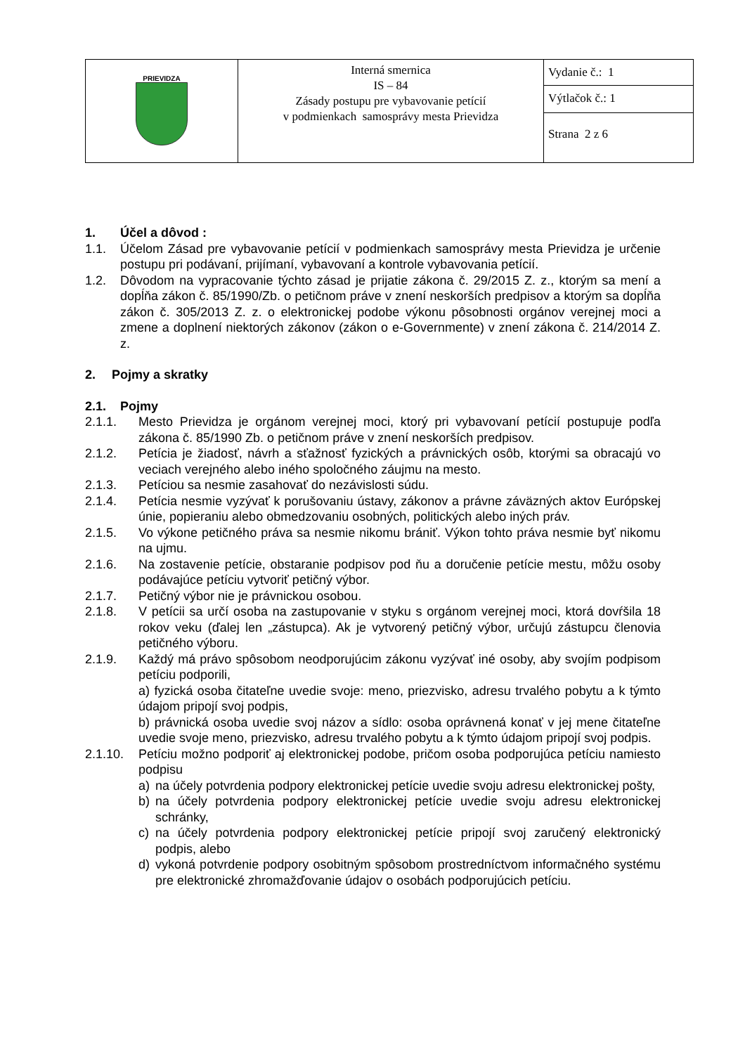| PRIEVIDZA | Interná smernica IS – 84 Zásady postupu pre vybavovanie petícií v podmienkach samosprávy mesta Prievidza | Vydanie č.: 1 |
| | | Výtlačok č.: 1 |
| | | Strana 2 z 6 |
1. Účel a dôvod :
1.1. Účelom Zásad pre vybavovanie petícií v podmienkach samosprávy mesta Prievidza je určenie postupu pri podávaní, prijímaní, vybavovaní a kontrole vybavovania petícií.
1.2. Dôvodom na vypracovanie týchto zásad je prijatie zákona č. 29/2015 Z. z., ktorým sa mení a dopĺňa zákon č. 85/1990/Zb. o petičnom práve v znení neskorších predpisov a ktorým sa dopĺňa zákon č. 305/2013 Z. z. o elektronickej podobe výkonu pôsobnosti orgánov verejnej moci a zmene a doplnení niektorých zákonov (zákon o e-Governmente) v znení zákona č. 214/2014 Z. z.
2. Pojmy a skratky
2.1. Pojmy
2.1.1. Mesto Prievidza je orgánom verejnej moci, ktorý pri vybavovaní petícií postupuje podľa zákona č. 85/1990 Zb. o petičnom práve v znení neskorších predpisov.
2.1.2. Petícia je žiadosť, návrh a sťažnosť fyzických a právnických osôb, ktorými sa obracajú vo veciach verejného alebo iného spoločného záujmu na mesto.
2.1.3. Petíciou sa nesmie zasahovať do nezávislosti súdu.
2.1.4. Petícia nesmie vyzývať k porušovaniu ústavy, zákonov a právne záväzných aktov Európskej únie, popieraniu alebo obmedzovaniu osobných, politických alebo iných práv.
2.1.5. Vo výkone petičného práva sa nesmie nikomu brániť. Výkon tohto práva nesmie byť nikomu na ujmu.
2.1.6. Na zostavenie petície, obstaranie podpisov pod ňu a doručenie petície mestu, môžu osoby podávajúce petíciu vytvoriť petičný výbor.
2.1.7. Petičný výbor nie je právnickou osobou.
2.1.8. V petícii sa určí osoba na zastupovanie v styku s orgánom verejnej moci, ktorá dovŕšila 18 rokov veku (ďalej len „zástupca). Ak je vytvorený petičný výbor, určujú zástupcu členovia petičného výboru.
2.1.9. Každý má právo spôsobom neodporujúcim zákonu vyzývať iné osoby, aby svojím podpisom petíciu podporili,
a) fyzická osoba čitateľne uvedie svoje: meno, priezvisko, adresu trvalého pobytu a k týmto údajom pripojí svoj podpis,
b) právnická osoba uvedie svoj názov a sídlo: osoba oprávnená konať v jej mene čitateľne uvedie svoje meno, priezvisko, adresu trvalého pobytu a k týmto údajom pripojí svoj podpis.
2.1.10. Petíciu možno podporiť aj elektronickej podobe, pričom osoba podporujúca petíciu namiesto podpisu
a) na účely potvrdenia podpory elektronickej petície uvedie svoju adresu elektronickej pošty,
b) na účely potvrdenia podpory elektronickej petície uvedie svoju adresu elektronickej schránky,
c) na účely potvrdenia podpory elektronickej petície pripojí svoj zaručený elektronický podpis, alebo
d) vykoná potvrdenie podpory osobitným spôsobom prostredníctvom informačného systému pre elektronické zhromažďovanie údajov o osobách podporujúcich petíciu.